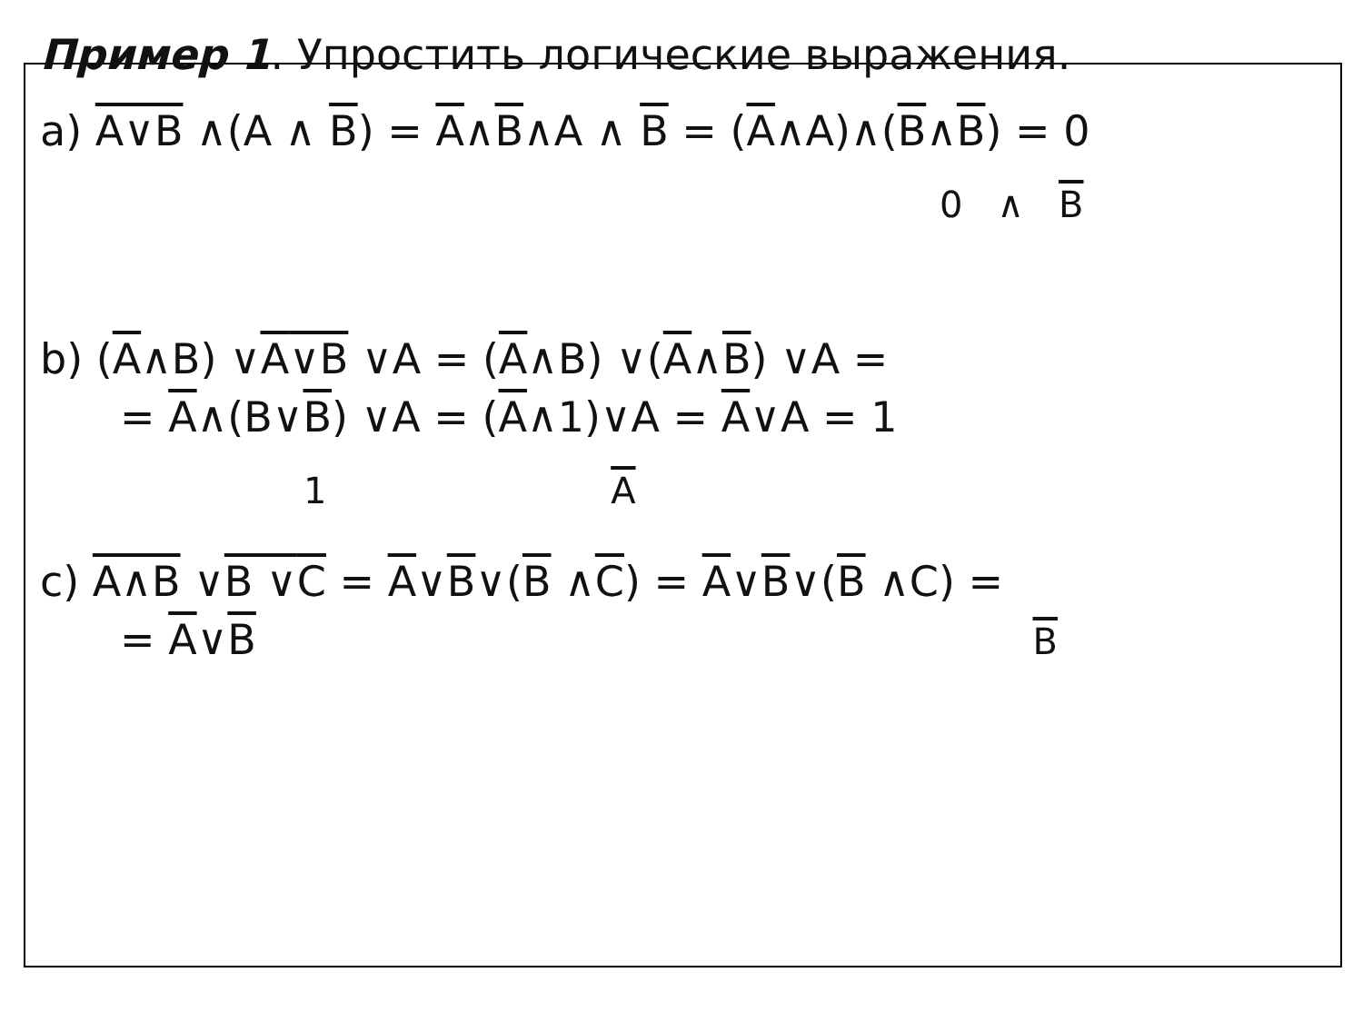Пример 1. Упростить логические выражения.
a) A∨B ∧(A ∧ B) = A∧B∧A ∧ B = (A∧A)∧(B∧B) = 0
0 ∧ B
b) (A∧B) ∨A∨B ∨A = (A∧B) ∨(A∧B) ∨A =
= A∧(B∨B) ∨A = (A∧1)∨A = A∨A = 1
1 A
c) A∧B ∨B ∨C = A∨B∨(B ∧C) = A∨B∨(B ∧C) =
= A∨B B